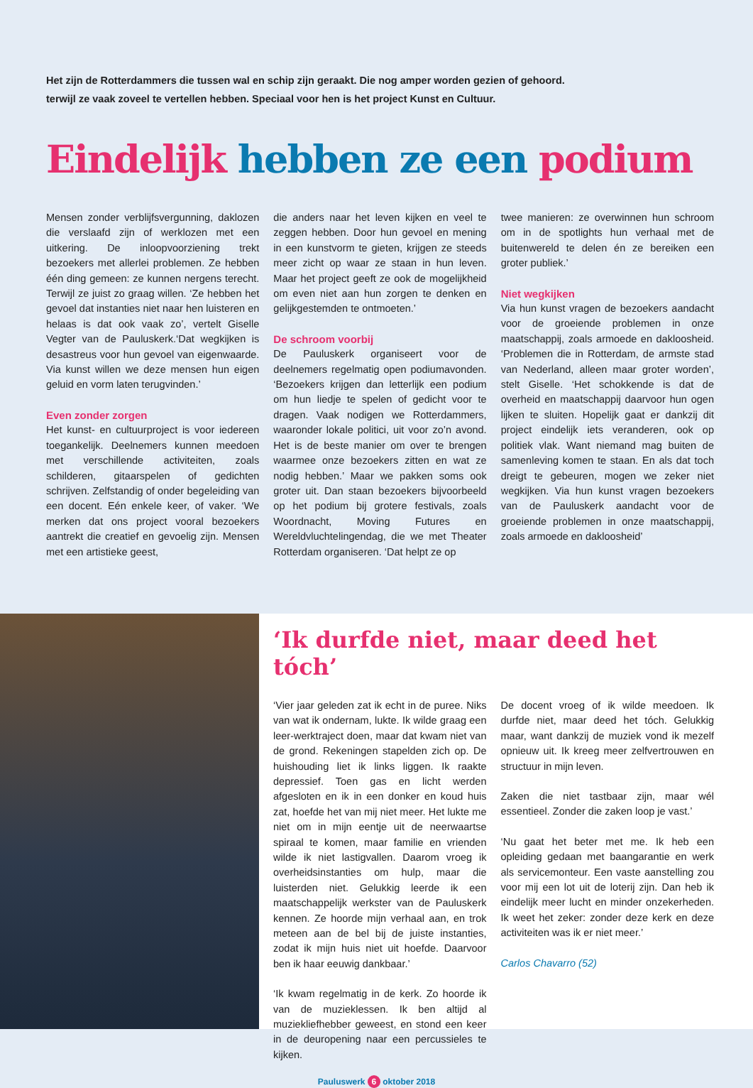Het zijn de Rotterdammers die tussen wal en schip zijn geraakt. Die nog amper worden gezien of gehoord.
terwijl ze vaak zoveel te vertellen hebben. Speciaal voor hen is het project Kunst en Cultuur.
Eindelijk hebben ze een podium
Mensen zonder verblijfsvergunning, daklozen die verslaafd zijn of werklozen met een uitkering. De inloopvoorziening trekt bezoekers met allerlei problemen. Ze hebben één ding gemeen: ze kunnen nergens terecht. Terwijl ze juist zo graag willen. ‘Ze hebben het gevoel dat instanties niet naar hen luisteren en helaas is dat ook vaak zo’, vertelt Giselle Vegter van de Pauluskerk.‘Dat wegkijken is desastreus voor hun gevoel van eigenwaarde. Via kunst willen we deze mensen hun eigen geluid en vorm laten terugvinden.’
Even zonder zorgen
Het kunst- en cultuurproject is voor iedereen toegankelijk. Deelnemers kunnen meedoen met verschillende activiteiten, zoals schilderen, gitaarspelen of gedichten schrijven. Zelfstandig of onder begeleiding van een docent. Eén enkele keer, of vaker. ‘We merken dat ons project vooral bezoekers aantrekt die creatief en gevoelig zijn. Mensen met een artistieke geest,
die anders naar het leven kijken en veel te zeggen hebben. Door hun gevoel en mening in een kunstvorm te gieten, krijgen ze steeds meer zicht op waar ze staan in hun leven. Maar het project geeft ze ook de mogelijkheid om even niet aan hun zorgen te denken en gelijkgestemden te ontmoeten.’
De schroom voorbij
De Pauluskerk organiseert voor de deelnemers regelmatig open podiumavonden. ‘Bezoekers krijgen dan letterlijk een podium om hun liedje te spelen of gedicht voor te dragen. Vaak nodigen we Rotterdammers, waaronder lokale politici, uit voor zo’n avond. Het is de beste manier om over te brengen waarmee onze bezoekers zitten en wat ze nodig hebben.’ Maar we pakken soms ook groter uit. Dan staan bezoekers bijvoorbeeld op het podium bij grotere festivals, zoals Woordnacht, Moving Futures en Wereldvluchtelingendag, die we met Theater Rotterdam organiseren. ‘Dat helpt ze op
twee manieren: ze overwinnen hun schroom om in de spotlights hun verhaal met de buitenwereld te delen én ze bereiken een groter publiek.’
Niet wegkijken
Via hun kunst vragen de bezoekers aandacht voor de groeiende problemen in onze maatschappij, zoals armoede en dakloosheid. ‘Problemen die in Rotterdam, de armste stad van Nederland, alleen maar groter worden’, stelt Giselle. ‘Het schokkende is dat de overheid en maatschappij daarvoor hun ogen lijken te sluiten. Hopelijk gaat er dankzij dit project eindelijk iets veranderen, ook op politiek vlak. Want niemand mag buiten de samenleving komen te staan. En als dat toch dreigt te gebeuren, mogen we zeker niet wegkijken. Via hun kunst vragen bezoekers van de Pauluskerk aandacht voor de groeiende problemen in onze maatschappij, zoals armoede en dakloosheid’
‘Ik durfde niet, maar deed het tóch’
‘Vier jaar geleden zat ik echt in de puree. Niks van wat ik ondernam, lukte. Ik wilde graag een leer-werktraject doen, maar dat kwam niet van de grond. Rekeningen stapelden zich op. De huishouding liet ik links liggen. Ik raakte depressief. Toen gas en licht werden afgesloten en ik in een donker en koud huis zat, hoefde het van mij niet meer. Het lukte me niet om in mijn eentje uit de neerwaartse spiraal te komen, maar familie en vrienden wilde ik niet lastigvallen. Daarom vroeg ik overheidsinstanties om hulp, maar die luisterden niet. Gelukkig leerde ik een maatschappelijk werkster van de Pauluskerk kennen. Ze hoorde mijn verhaal aan, en trok meteen aan de bel bij de juiste instanties, zodat ik mijn huis niet uit hoefde. Daarvoor ben ik haar eeuwig dankbaar.’
‘Ik kwam regelmatig in de kerk. Zo hoorde ik van de muzieklessen. Ik ben altijd al muziekliefhebber geweest, en stond een keer in de deuropening naar een percussieles te kijken.
De docent vroeg of ik wilde meedoen. Ik durfde niet, maar deed het tóch. Gelukkig maar, want dankzij de muziek vond ik mezelf opnieuw uit. Ik kreeg meer zelfvertrouwen en structuur in mijn leven.
Zaken die niet tastbaar zijn, maar wél essentieel. Zonder die zaken loop je vast.’
‘Nu gaat het beter met me. Ik heb een opleiding gedaan met baangarantie en werk als servicemonteur. Een vaste aanstelling zou voor mij een lot uit de loterij zijn. Dan heb ik eindelijk meer lucht en minder onzekerheden. Ik weet het zeker: zonder deze kerk en deze activiteiten was ik er niet meer.’
Carlos Chavarro (52)
Pauluswerk 6 oktober 2018